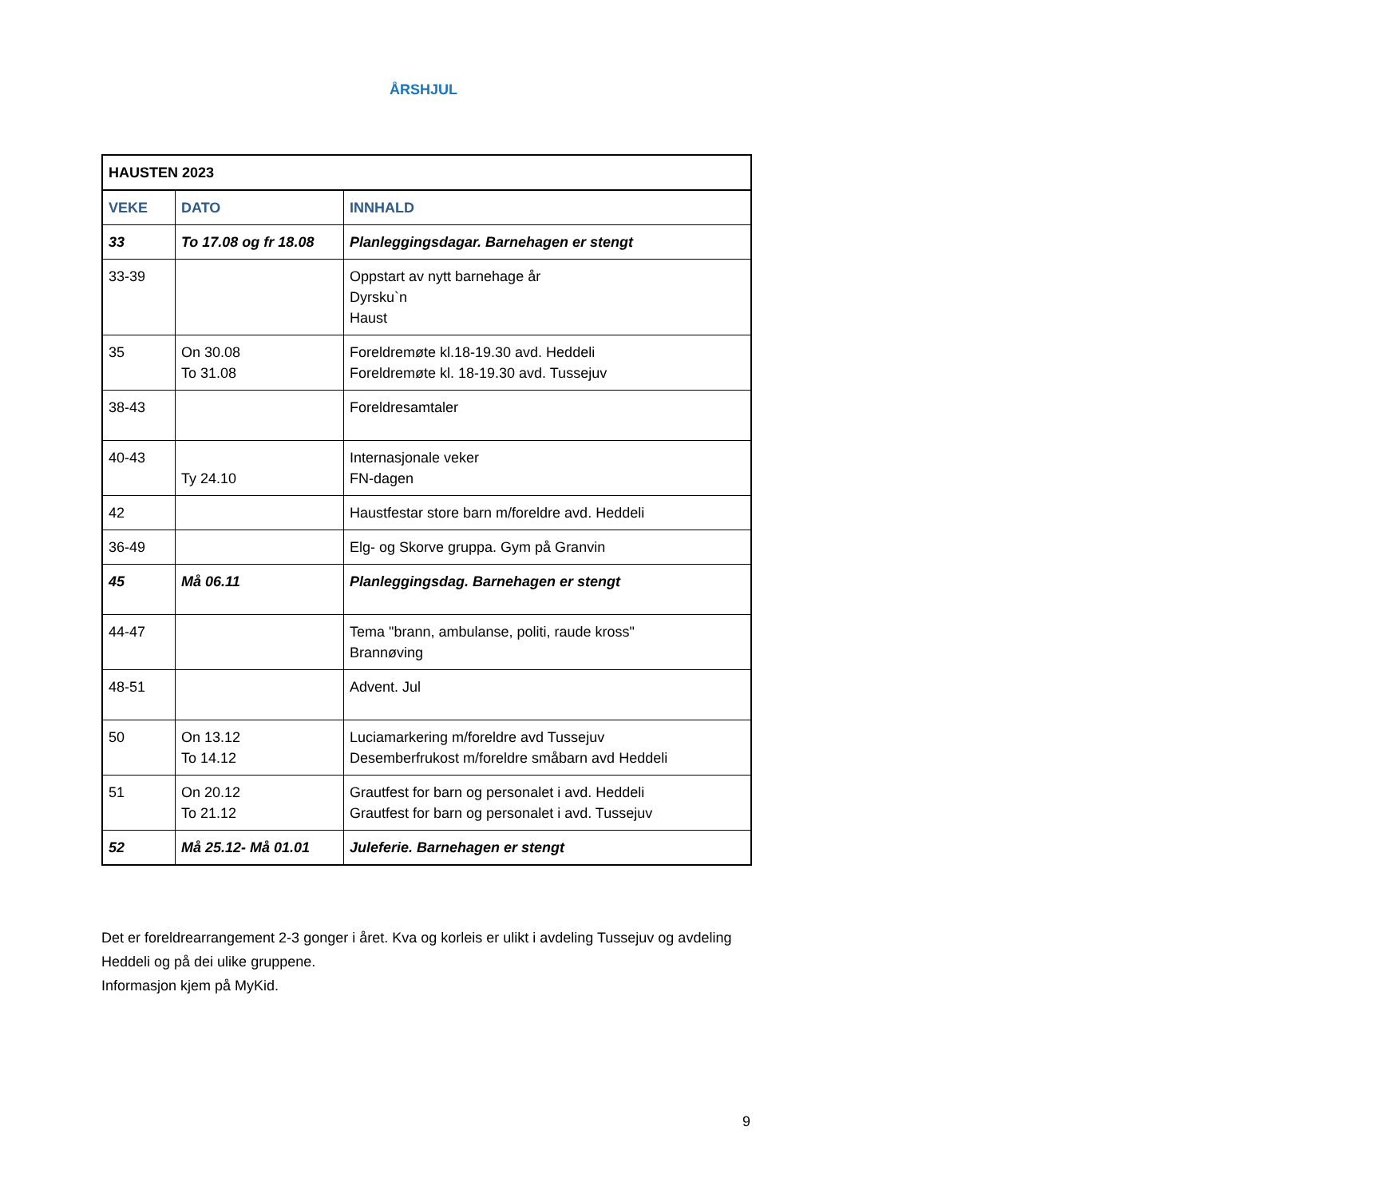ÅRSHJUL
| HAUSTEN 2023 | | |
| --- | --- | --- |
| VEKE | DATO | INNHALD |
| 33 | To 17.08 og fr 18.08 | Planleggingsdagar. Barnehagen er stengt |
| 33-39 | | Oppstart av nytt barnehage år Dyrsku`n Haust |
| 35 | On 30.08 To 31.08 | Foreldremøte kl.18-19.30 avd. Heddeli Foreldremøte kl. 18-19.30 avd. Tussejuv |
| 38-43 | | Foreldresamtaler |
| 40-43 | Ty 24.10 | Internasjonale veker FN-dagen |
| 42 | | Haustfestar store barn m/foreldre avd. Heddeli |
| 36-49 | | Elg- og Skorve gruppa. Gym på Granvin |
| 45 | Må 06.11 | Planleggingsdag. Barnehagen er stengt |
| 44-47 | | Tema "brann, ambulanse, politi, raude kross" Brannøving |
| 48-51 | | Advent. Jul |
| 50 | On 13.12 To 14.12 | Luciamarkering m/foreldre avd Tussejuv Desemberfrukost m/foreldre småbarn avd Heddeli |
| 51 | On 20.12 To 21.12 | Grautfest for barn og personalet i avd. Heddeli Grautfest for barn og personalet i avd. Tussejuv |
| 52 | Må 25.12- Må 01.01 | Juleferie. Barnehagen er stengt |
Det er foreldrearrangement 2-3 gonger i året. Kva og korleis er ulikt i avdeling Tussejuv og avdeling Heddeli og på dei ulike gruppene.
Informasjon kjem på MyKid.
9